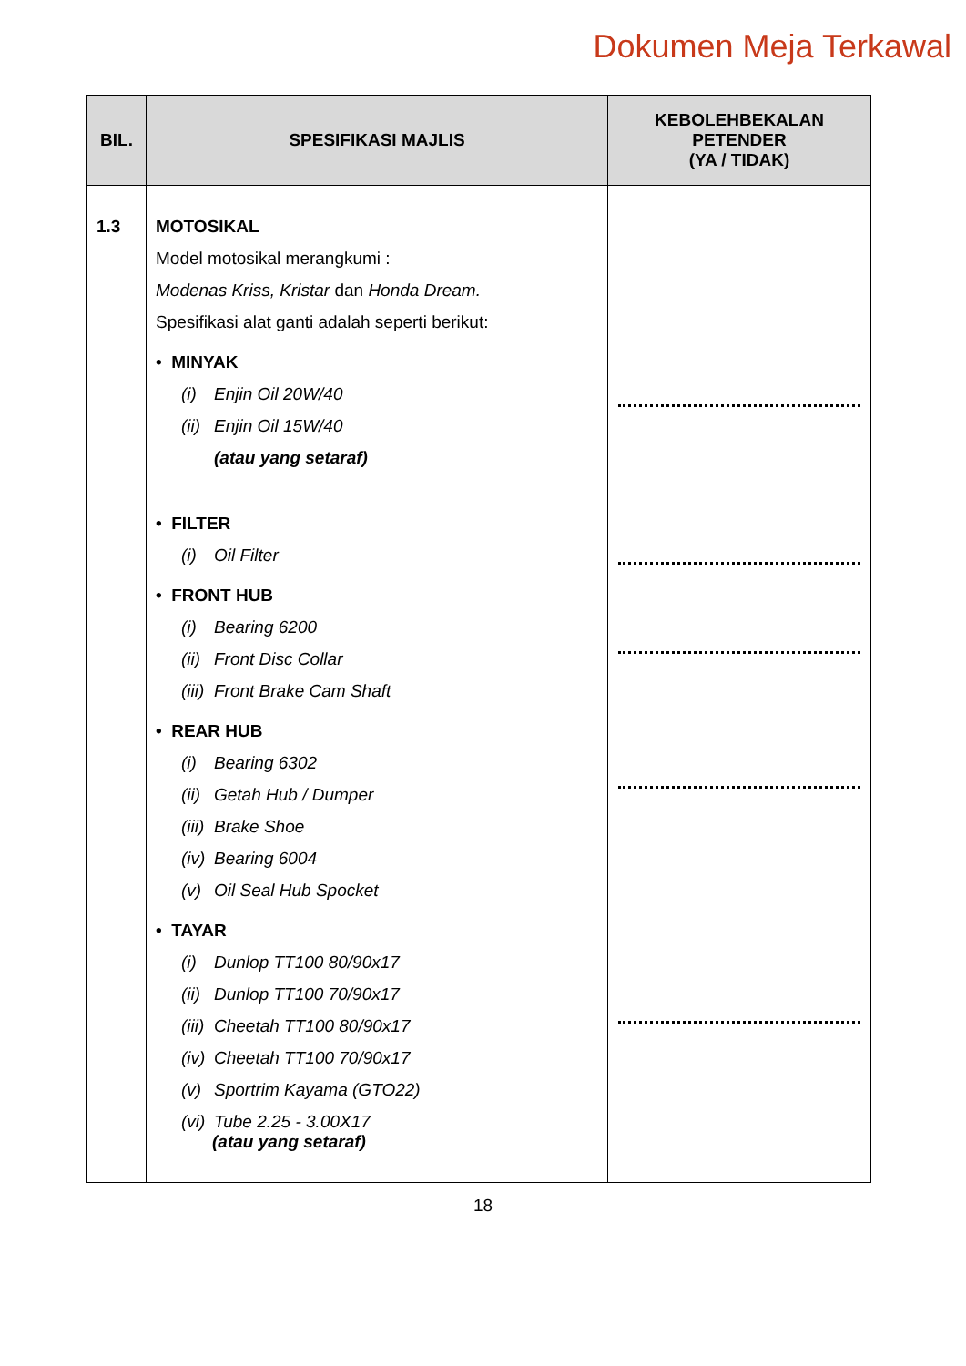Dokumen Meja Terkawal
| BIL. | SPESIFIKASI MAJLIS | KEBOLEHBEKALAN PETENDER (YA / TIDAK) |
| --- | --- | --- |
| 1.3 | MOTOSIKAL Model motosikal merangkumi : Modenas Kriss, Kristar dan Honda Dream. Spesifikasi alat ganti adalah seperti berikut: • MINYAK (i) Enjin Oil 20W/40 (ii) Enjin Oil 15W/40 (atau yang setaraf) • FILTER (i) Oil Filter • FRONT HUB (i) Bearing 6200 (ii) Front Disc Collar (iii) Front Brake Cam Shaft • REAR HUB (i) Bearing 6302 (ii) Getah Hub / Dumper (iii) Brake Shoe (iv) Bearing 6004 (v) Oil Seal Hub Spocket • TAYAR (i) Dunlop TT100 80/90x17 (ii) Dunlop TT100 70/90x17 (iii) Cheetah TT100 80/90x17 (iv) Cheetah TT100 70/90x17 (v) Sportrim Kayama (GTO22) (vi) Tube 2.25 - 3.00X17 (atau yang setaraf) | |
18